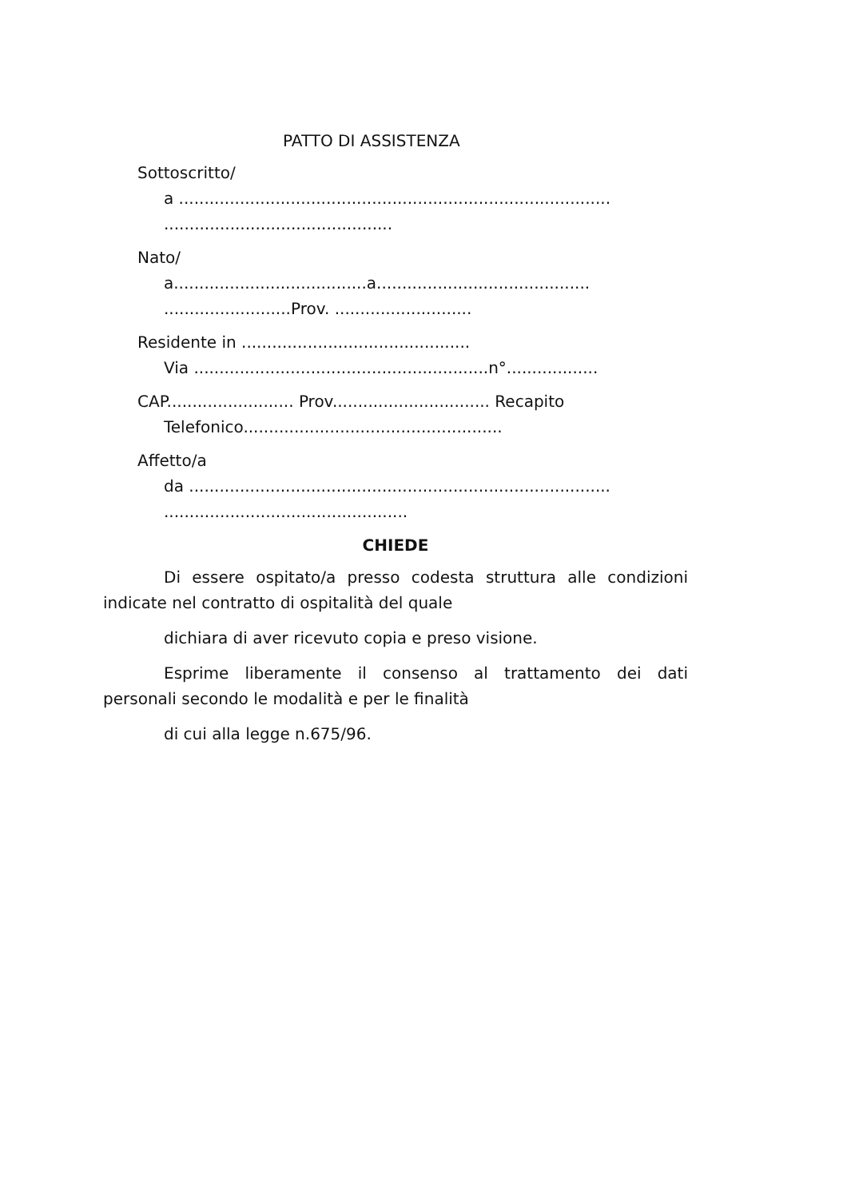PATTO DI ASSISTENZA
Sottoscritto/
a .....................................................................................
.............................................
Nato/
a......................................a..........................................
.........................Prov. ...........................
Residente in .............................................
Via ..........................................................n°..................
CAP......................... Prov............................... Recapito
Telefonico...................................................
Affetto/a
da ...................................................................................
................................................
CHIEDE
Di essere ospitato/a presso codesta struttura alle condizioni indicate nel contratto di ospitalità del quale
dichiara di aver ricevuto copia e preso visione.
Esprime liberamente il consenso al trattamento dei dati personali secondo le modalità e per le finalità
di cui alla legge n.675/96.